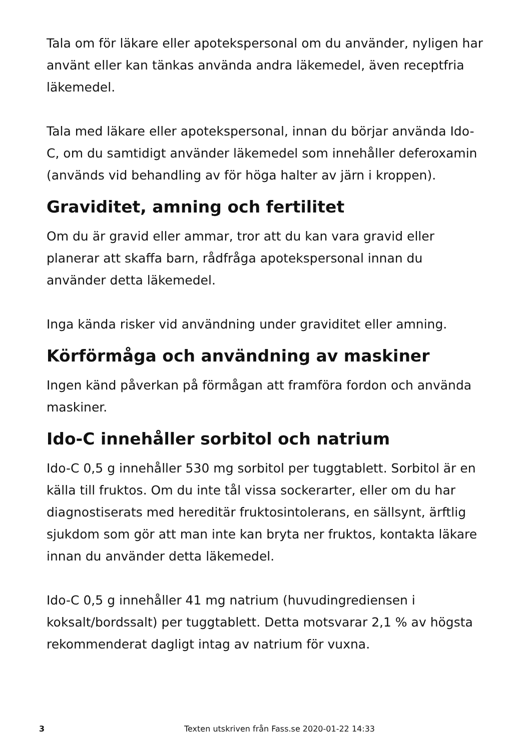Tala om för läkare eller apotekspersonal om du använder, nyligen har använt eller kan tänkas använda andra läkemedel, även receptfria läkemedel.
Tala med läkare eller apotekspersonal, innan du börjar använda Ido-C, om du samtidigt använder läkemedel som innehåller deferoxamin (används vid behandling av för höga halter av järn i kroppen).
Graviditet, amning och fertilitet
Om du är gravid eller ammar, tror att du kan vara gravid eller planerar att skaffa barn, rådfråga apotekspersonal innan du använder detta läkemedel.
Inga kända risker vid användning under graviditet eller amning.
Körförmåga och användning av maskiner
Ingen känd påverkan på förmågan att framföra fordon och använda maskiner.
Ido-C innehåller sorbitol och natrium
Ido-C 0,5 g innehåller 530 mg sorbitol per tuggtablett. Sorbitol är en källa till fruktos. Om du inte tål vissa sockerarter, eller om du har diagnostiserats med hereditär fruktosintolerans, en sällsynt, ärftlig sjukdom som gör att man inte kan bryta ner fruktos, kontakta läkare innan du använder detta läkemedel.
Ido-C 0,5 g innehåller 41 mg natrium (huvudingrediensen i koksalt/bordssalt) per tuggtablett. Detta motsvarar 2,1 % av högsta rekommenderat dagligt intag av natrium för vuxna.
3 Texten utskriven från Fass.se 2020-01-22 14:33